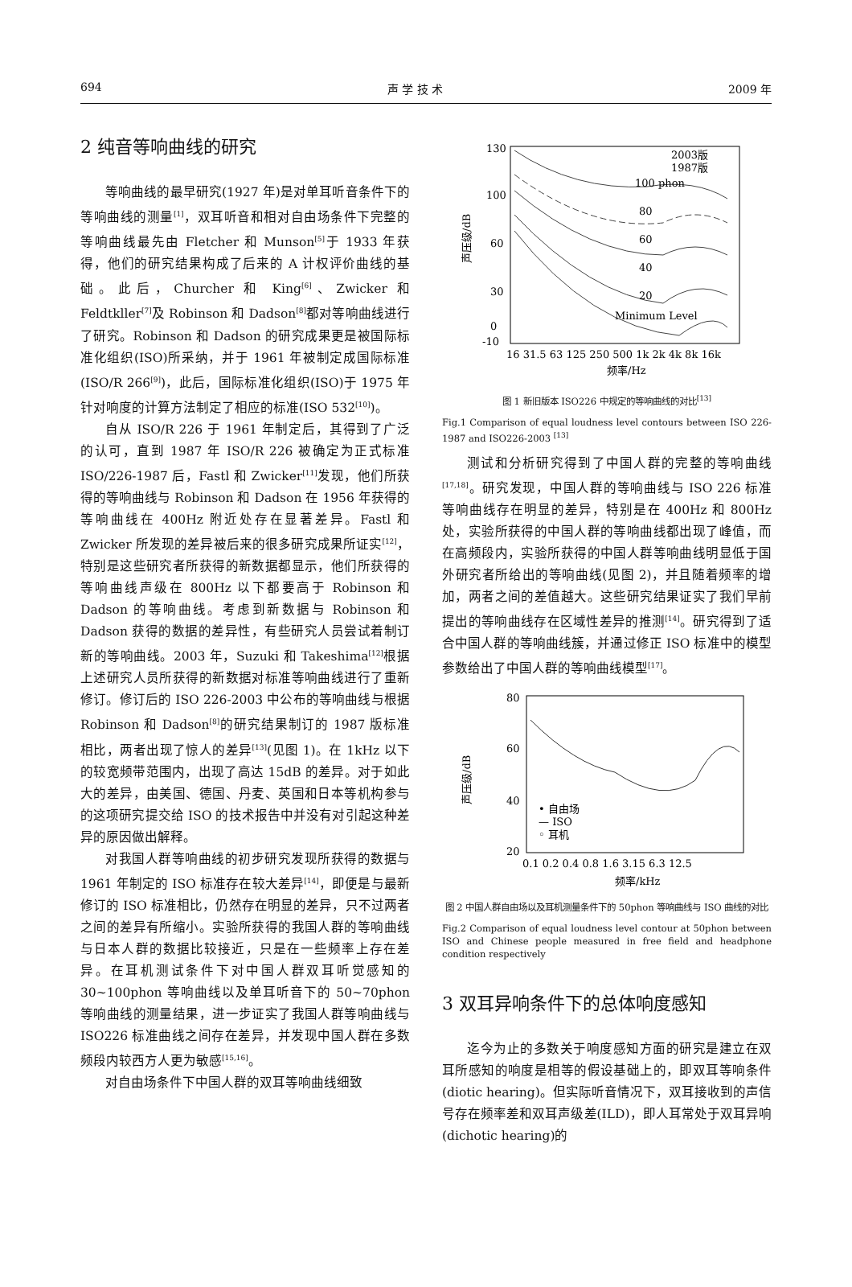694 声 学 技 术 2009 年
2 纯音等响曲线的研究
等响曲线的最早研究(1927 年)是对单耳听音条件下的等响曲线的测量<sup>[1]</sup>，双耳听音和相对自由场条件下完整的等响曲线最先由 Fletcher 和 Munson<sup>[5]</sup>于 1933 年获得，他们的研究结果构成了后来的 A 计权评价曲线的基础。此后，Churcher 和 King<sup>[6]</sup>、Zwicker 和 Feldtkller<sup>[7]</sup>及 Robinson 和 Dadson<sup>[8]</sup>都对等响曲线进行了研究。Robinson 和 Dadson 的研究成果更是被国际标准化组织(ISO)所采纳，并于 1961 年被制定成国际标准(ISO/R 266<sup>[9]</sup>)，此后，国际标准化组织(ISO)于 1975 年针对响度的计算方法制定了相应的标准(ISO 532<sup>[10]</sup>)。
自从 ISO/R 226 于 1961 年制定后，其得到了广泛的认可，直到 1987 年 ISO/R 226 被确定为正式标准 ISO/226-1987 后，Fastl 和 Zwicker<sup>[11]</sup>发现，他们所获得的等响曲线与 Robinson 和 Dadson 在 1956 年获得的等响曲线在 400Hz 附近处存在显著差异。Fastl 和 Zwicker 所发现的差异被后来的很多研究成果所证实<sup>[12]</sup>，特别是这些研究者所获得的新数据都显示，他们所获得的等响曲线声级在 800Hz 以下都要高于 Robinson 和 Dadson 的等响曲线。考虑到新数据与 Robinson 和 Dadson 获得的数据的差异性，有些研究人员尝试着制订新的等响曲线。2003 年，Suzuki 和 Takeshima<sup>[12]</sup>根据上述研究人员所获得的新数据对标准等响曲线进行了重新修订。修订后的 ISO 226-2003 中公布的等响曲线与根据 Robinson 和 Dadson<sup>[8]</sup>的研究结果制订的 1987 版标准相比，两者出现了惊人的差异<sup>[13]</sup>(见图 1)。在 1kHz 以下的较宽频带范围内，出现了高达 15dB 的差异。对于如此大的差异，由美国、德国、丹麦、英国和日本等机构参与的这项研究提交给 ISO 的技术报告中并没有对引起这种差异的原因做出解释。
对我国人群等响曲线的初步研究发现所获得的数据与 1961 年制定的 ISO 标准存在较大差异<sup>[14]</sup>，即便是与最新修订的 ISO 标准相比，仍然存在明显的差异，只不过两者之间的差异有所缩小。实验所获得的我国人群的等响曲线与日本人群的数据比较接近，只是在一些频率上存在差异。在耳机测试条件下对中国人群双耳听觉感知的 30~100phon 等响曲线以及单耳听音下的 50~70phon 等响曲线的测量结果，进一步证实了我国人群等响曲线与 ISO226 标准曲线之间存在差异，并发现中国人群在多数频段内较西方人更为敏感<sup>[15,16]</sup>。
对自由场条件下中国人群的双耳等响曲线细致
声压级/dB
130
100
60
30
0
-10
100 phon
80
60
40
20
Minimum Level
2003版
1987版
16 31.5 63 125 250 500 1k 2k 4k 8k 16k
频率/Hz
图 1 新旧版本 ISO226 中规定的等响曲线的对比<sup>[13]</sup>
Fig.1 Comparison of equal loudness level contours between ISO 226-1987 and ISO226-2003 <sup>[13]</sup>
测试和分析研究得到了中国人群的完整的等响曲线<sup>[17,18]</sup>。研究发现，中国人群的等响曲线与 ISO 226 标准等响曲线存在明显的差异，特别是在 400Hz 和 800Hz 处，实验所获得的中国人群的等响曲线都出现了峰值，而在高频段内，实验所获得的中国人群等响曲线明显低于国外研究者所给出的等响曲线(见图 2)，并且随着频率的增加，两者之间的差值越大。这些研究结果证实了我们早前提出的等响曲线存在区域性差异的推测<sup>[14]</sup>。研究得到了适合中国人群的等响曲线簇，并通过修正 ISO 标准中的模型参数给出了中国人群的等响曲线模型<sup>[17]</sup>。
声压级/dB
80
60
40
20
• 自由场
— ISO
◦ 耳机
0.1 0.2 0.4 0.8 1.6 3.15 6.3 12.5
频率/kHz
图 2 中国人群自由场以及耳机测量条件下的 50phon 等响曲线与 ISO 曲线的对比
Fig.2 Comparison of equal loudness level contour at 50phon between ISO and Chinese people measured in free field and headphone condition respectively
3 双耳异响条件下的总体响度感知
迄今为止的多数关于响度感知方面的研究是建立在双耳所感知的响度是相等的假设基础上的，即双耳等响条件(diotic hearing)。但实际听音情况下，双耳接收到的声信号存在频率差和双耳声级差(ILD)，即人耳常处于双耳异响(dichotic hearing)的